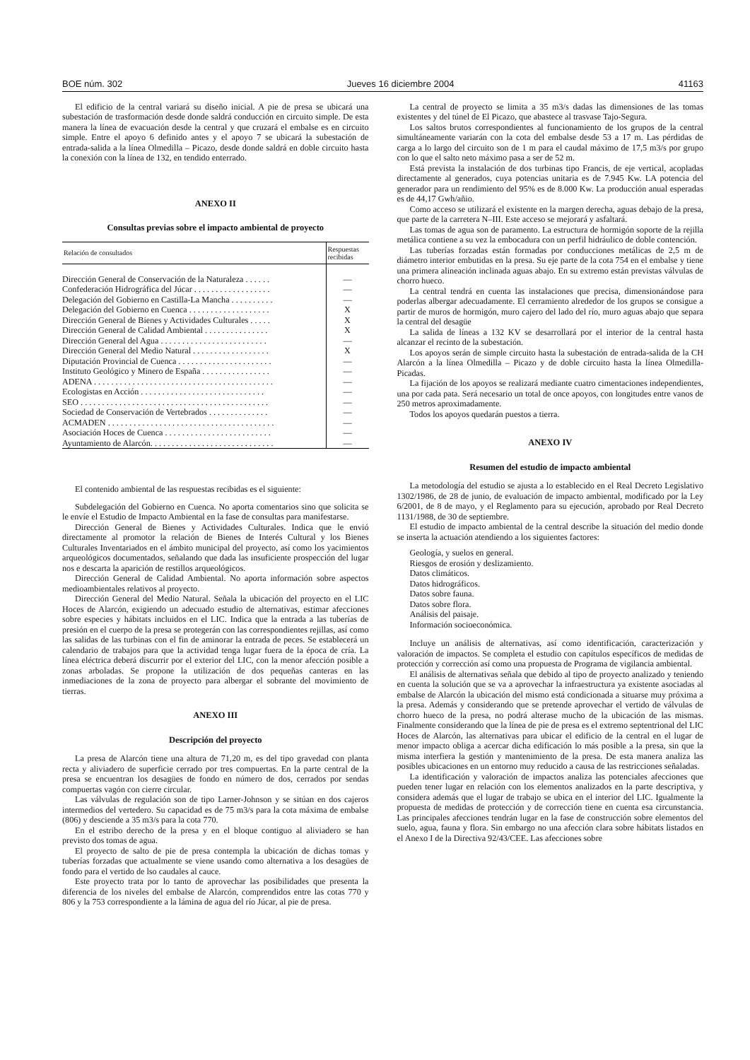BOE núm. 302 Jueves 16 diciembre 2004 41163
El edificio de la central variará su diseño inicial. A pie de presa se ubicará una subestación de trasformación desde donde saldrá conducción en circuito simple. De esta manera la línea de evacuación desde la central y que cruzará el embalse es en circuito simple. Entre el apoyo 6 definido antes y el apoyo 7 se ubicará la subestación de entrada-salida a la línea Olmedilla – Picazo, desde donde saldrá en doble circuito hasta la conexión con la línea de 132, en tendido enterrado.
ANEXO II
Consultas previas sobre el impacto ambiental de proyecto
| Relación de consultados | Respuestas recibidas |
| --- | --- |
| Dirección General de Conservación de la Naturaleza . . . . . . | — |
| Confederación Hidrográfica del Júcar . . . . . . . . . . . . . . . . . . | — |
| Delegación del Gobierno en Castilla-La Mancha . . . . . . . . . . | — |
| Delegación del Gobierno en Cuenca . . . . . . . . . . . . . . . . . . . | X |
| Dirección General de Bienes y Actividades Culturales . . . . . | X |
| Dirección General de Calidad Ambiental . . . . . . . . . . . . . . . | X |
| Dirección General del Agua . . . . . . . . . . . . . . . . . . . . . . . . . | — |
| Dirección General del Medio Natural . . . . . . . . . . . . . . . . . . | X |
| Diputación Provincial de Cuenca . . . . . . . . . . . . . . . . . . . . . . | — |
| Instituto Geológico y Minero de España . . . . . . . . . . . . . . . . | — |
| ADENA . . . . . . . . . . . . . . . . . . . . . . . . . . . . . . . . . . . . . . . . . . | — |
| Ecologistas en Acción . . . . . . . . . . . . . . . . . . . . . . . . . . . . . | — |
| SEO . . . . . . . . . . . . . . . . . . . . . . . . . . . . . . . . . . . . . . . . . . . . | — |
| Sociedad de Conservación de Vertebrados . . . . . . . . . . . . . . | — |
| ACMADEN . . . . . . . . . . . . . . . . . . . . . . . . . . . . . . . . . . . . . . . | — |
| Asociación Hoces de Cuenca . . . . . . . . . . . . . . . . . . . . . . . . . | — |
| Ayuntamiento de Alarcón. . . . . . . . . . . . . . . . . . . . . . . . . . . . . | — |
El contenido ambiental de las respuestas recibidas es el siguiente:
Subdelegación del Gobierno en Cuenca. No aporta comentarios sino que solicita se le envíe el Estudio de Impacto Ambiental en la fase de consultas para manifestarse.
Dirección General de Bienes y Actividades Culturales. Indica que le envió directamente al promotor la relación de Bienes de Interés Cultural y los Bienes Culturales Inventariados en el ámbito municipal del proyecto, así como los yacimientos arqueológicos documentados, señalando que dada las insuficiente prospección del lugar nos e descarta la aparición de restillos arqueológicos.
Dirección General de Calidad Ambiental. No aporta información sobre aspectos medioambientales relativos al proyecto.
Dirección General del Medio Natural. Señala la ubicación del proyecto en el LIC Hoces de Alarcón, exigiendo un adecuado estudio de alternativas, estimar afecciones sobre especies y hábitats incluidos en el LIC. Indica que la entrada a las tuberías de presión en el cuerpo de la presa se protegerán con las correspondientes rejillas, así como las salidas de las turbinas con el fin de aminorar la entrada de peces. Se establecerá un calendario de trabajos para que la actividad tenga lugar fuera de la época de cría. La línea eléctrica deberá discurrir por el exterior del LIC, con la menor afección posible a zonas arboladas. Se propone la utilización de dos pequeñas canteras en las inmediaciones de la zona de proyecto para albergar el sobrante del movimiento de tierras.
ANEXO III
Descripción del proyecto
La presa de Alarcón tiene una altura de 71,20 m, es del tipo gravedad con planta recta y aliviadero de superficie cerrado por tres compuertas. En la parte central de la presa se encuentran los desagües de fondo en número de dos, cerrados por sendas compuertas vagón con cierre circular.
Las válvulas de regulación son de tipo Larner-Johnson y se sitúan en dos cajeros intermedios del vertedero. Su capacidad es de 75 m3/s para la cota máxima de embalse (806) y desciende a 35 m3/s para la cota 770.
En el estribo derecho de la presa y en el bloque contiguo al aliviadero se han previsto dos tomas de agua.
El proyecto de salto de pie de presa contempla la ubicación de dichas tomas y tuberías forzadas que actualmente se viene usando como alternativa a los desagües de fondo para el vertido de lso caudales al cauce.
Este proyecto trata por lo tanto de aprovechar las posibilidades que presenta la diferencia de los niveles del embalse de Alarcón, comprendidos entre las cotas 770 y 806 y la 753 correspondiente a la lámina de agua del río Júcar, al pie de presa.
La central de proyecto se limita a 35 m3/s dadas las dimensiones de las tomas existentes y del túnel de El Picazo, que abastece al trasvase Tajo-Segura.
Los saltos brutos correspondientes al funcionamiento de los grupos de la central simultáneamente variarán con la cota del embalse desde 53 a 17 m. Las pérdidas de carga a lo largo del circuito son de 1 m para el caudal máximo de 17,5 m3/s por grupo con lo que el salto neto máximo pasa a ser de 52 m.
Está prevista la instalación de dos turbinas tipo Francis, de eje vertical, acopladas directamente al generados, cuya potencias unitaria es de 7.945 Kw. LA potencia del generador para un rendimiento del 95% es de 8.000 Kw. La producción anual esperadas es de 44,17 Gwh/añio.
Como acceso se utilizará el existente en la margen derecha, aguas debajo de la presa, que parte de la carretera N–III. Este acceso se mejorará y asfaltará.
Las tomas de agua son de paramento. La estructura de hormigón soporte de la rejilla metálica contiene a su vez la embocadura con un perfil hidráulico de doble contención.
Las tuberías forzadas están formadas por conducciones metálicas de 2,5 m de diámetro interior embutidas en la presa. Su eje parte de la cota 754 en el embalse y tiene una primera alineación inclinada aguas abajo. En su extremo están previstas válvulas de chorro hueco.
La central tendrá en cuenta las instalaciones que precisa, dimensionándose para poderlas albergar adecuadamente. El cerramiento alrededor de los grupos se consigue a partir de muros de hormigón, muro cajero del lado del río, muro aguas abajo que separa la central del desagüe
La salida de líneas a 132 KV se desarrollará por el interior de la central hasta alcanzar el recinto de la subestación.
Los apoyos serán de simple circuito hasta la subestación de entrada-salida de la CH Alarcón a la línea Olmedilla – Picazo y de doble circuito hasta la línea Olmedilla-Picadas.
La fijación de los apoyos se realizará mediante cuatro cimentaciones independientes, una por cada pata. Será necesario un total de once apoyos, con longitudes entre vanos de 250 metros aproximadamente.
Todos los apoyos quedarán puestos a tierra.
ANEXO IV
Resumen del estudio de impacto ambiental
La metodología del estudio se ajusta a lo establecido en el Real Decreto Legislativo 1302/1986, de 28 de junio, de evaluación de impacto ambiental, modificado por la Ley 6/2001, de 8 de mayo, y el Reglamento para su ejecución, aprobado por Real Decreto 1131/1988, de 30 de septiembre.
El estudio de impacto ambiental de la central describe la situación del medio donde se inserta la actuación atendiendo a los siguientes factores:
Geología, y suelos en general.
Riesgos de erosión y deslizamiento.
Datos climáticos.
Datos hidrográficos.
Datos sobre fauna.
Datos sobre flora.
Análisis del paisaje.
Información socioeconómica.
Incluye un análisis de alternativas, así como identificación, caracterización y valoración de impactos. Se completa el estudio con capítulos específicos de medidas de protección y corrección así como una propuesta de Programa de vigilancia ambiental.
El análisis de alternativas señala que debido al tipo de proyecto analizado y teniendo en cuenta la solución que se va a aprovechar la infraestructura ya existente asociadas al embalse de Alarcón la ubicación del mismo está condicionada a situarse muy próxima a la presa. Además y considerando que se pretende aprovechar el vertido de válvulas de chorro hueco de la presa, no podrá alterase mucho de la ubicación de las mismas. Finalmente considerando que la línea de pie de presa es el extremo septentrional del LIC Hoces de Alarcón, las alternativas para ubicar el edificio de la central en el lugar de menor impacto obliga a acercar dicha edificación lo más posible a la presa, sin que la misma interfiera la gestión y mantenimiento de la presa. De esta manera analiza las posibles ubicaciones en un entorno muy reducido a causa de las restricciones señaladas.
La identificación y valoración de impactos analiza las potenciales afecciones que pueden tener lugar en relación con los elementos analizados en la parte descriptiva, y considera además que el lugar de trabajo se ubica en el interior del LIC. Igualmente la propuesta de medidas de protección y de corrección tiene en cuenta esa circunstancia. Las principales afecciones tendrán lugar en la fase de construcción sobre elementos del suelo, agua, fauna y flora. Sin embargo no una afección clara sobre hábitats listados en el Anexo I de la Directiva 92/43/CEE. Las afecciones sobre